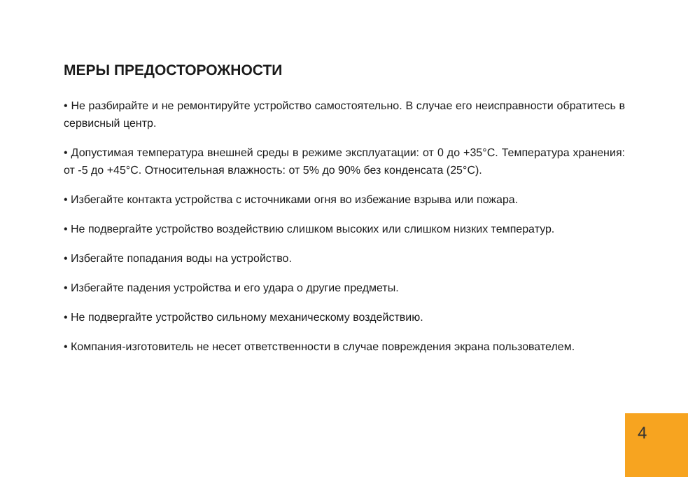МЕРЫ ПРЕДОСТОРОЖНОСТИ
• Не разбирайте и не ремонтируйте устройство самостоятельно. В случае его неисправности обратитесь в сервисный центр.
• Допустимая температура внешней среды в режиме эксплуатации: от 0 до +35°С. Температура хранения: от -5 до +45°С. Относительная влажность: от 5% до 90% без конденсата (25°С).
• Избегайте контакта устройства с источниками огня во избежание взрыва или пожара.
• Не подвергайте устройство воздействию слишком высоких или слишком низких температур.
• Избегайте попадания воды на устройство.
• Избегайте падения устройства и его удара о другие предметы.
• Не подвергайте устройство сильному механическому воздействию.
• Компания-изготовитель не несет ответственности в случае повреждения экрана пользователем.
4